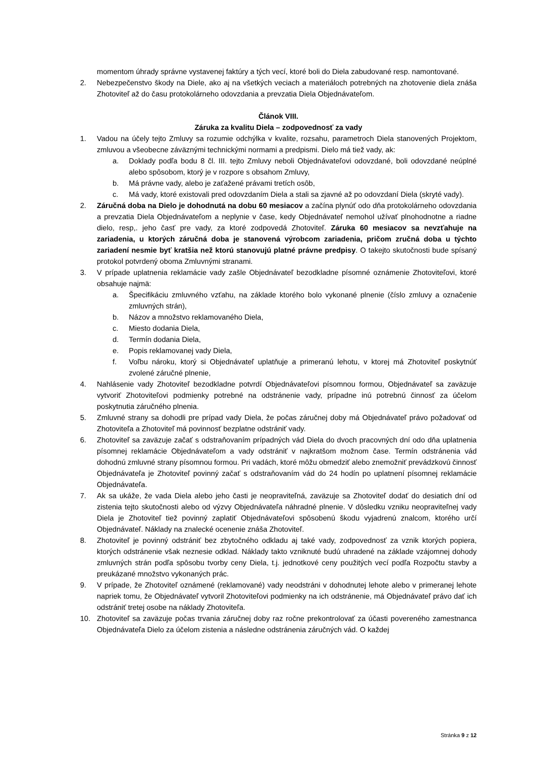momentom úhrady správne vystavenej faktúry a tých vecí, ktoré boli do Diela zabudované resp. namontované.
2. Nebezpečenstvo škody na Diele, ako aj na všetkých veciach a materiáloch potrebných na zhotovenie diela znáša Zhotoviteľ až do času protokolárneho odovzdania a prevzatia Diela Objednávateľom.
Článok VIII.
Záruka za kvalitu Diela – zodpovednosť za vady
1. Vadou na účely tejto Zmluvy sa rozumie odchýlka v kvalite, rozsahu, parametroch Diela stanovených Projektom, zmluvou a všeobecne záväznými technickými normami a predpismi. Dielo má tiež vady, ak:
a. Doklady podľa bodu 8 čl. III. tejto Zmluvy neboli Objednávateľovi odovzdané, boli odovzdané neúplné alebo spôsobom, ktorý je v rozpore s obsahom Zmluvy,
b. Má právne vady, alebo je zaťažené právami tretích osôb,
c. Má vady, ktoré existovali pred odovzdaním Diela a stali sa zjavné až po odovzdaní Diela (skryté vady).
2. Záručná doba na Dielo je dohodnutá na dobu 60 mesiacov a začína plynúť odo dňa protokolárneho odovzdania a prevzatia Diela Objednávateľom a neplynie v čase, kedy Objednávateľ nemohol užívať plnohodnotne a riadne dielo, resp,. jeho časť pre vady, za ktoré zodpovedá Zhotoviteľ. Záruka 60 mesiacov sa nevzťahuje na zariadenia, u ktorých záručná doba je stanovená výrobcom zariadenia, pričom zručná doba u týchto zariadení nesmie byť kratšia než ktorú stanovujú platné právne predpisy. O takejto skutočnosti bude spísaný protokol potvrdený oboma Zmluvnými stranami.
3. V prípade uplatnenia reklamácie vady zašle Objednávateľ bezodkladne písomné oznámenie Zhotoviteľovi, ktoré obsahuje najmä:
a. Špecifikáciu zmluvného vzťahu, na základe ktorého bolo vykonané plnenie (číslo zmluvy a označenie zmluvných strán),
b. Názov a množstvo reklamovaného Diela,
c. Miesto dodania Diela,
d. Termín dodania Diela,
e. Popis reklamovanej vady Diela,
f. Voľbu nároku, ktorý si Objednávateľ uplatňuje a primeranú lehotu, v ktorej má Zhotoviteľ poskytnúť zvolené záručné plnenie,
4. Nahlásenie vady Zhotoviteľ bezodkladne potvrdí Objednávateľovi písomnou formou, Objednávateľ sa zaväzuje vytvoriť Zhotoviteľovi podmienky potrebné na odstránenie vady, prípadne inú potrebnú činnosť za účelom poskytnutia záručného plnenia.
5. Zmluvné strany sa dohodli pre prípad vady Diela, že počas záručnej doby má Objednávateľ právo požadovať od Zhotoviteľa a Zhotoviteľ má povinnosť bezplatne odstrániť vady.
6. Zhotoviteľ sa zaväzuje začať s odstraňovaním prípadných vád Diela do dvoch pracovných dní odo dňa uplatnenia písomnej reklamácie Objednávateľom a vady odstrániť v najkratšom možnom čase. Termín odstránenia vád dohodnú zmluvné strany písomnou formou. Pri vadách, ktoré môžu obmedziť alebo znemožniť prevádzkovú činnosť Objednávateľa je Zhotoviteľ povinný začať s odstraňovaním vád do 24 hodín po uplatnení písomnej reklamácie Objednávateľa.
7. Ak sa ukáže, že vada Diela alebo jeho časti je neopraviteľná, zaväzuje sa Zhotoviteľ dodať do desiatich dní od zistenia tejto skutočnosti alebo od výzvy Objednávateľa náhradné plnenie. V dôsledku vzniku neopraviteľnej vady Diela je Zhotoviteľ tiež povinný zaplatiť Objednávateľovi spôsobenú škodu vyjadrenú znalcom, ktorého určí Objednávateľ. Náklady na znalecké ocenenie znáša Zhotoviteľ.
8. Zhotoviteľ je povinný odstrániť bez zbytočného odkladu aj také vady, zodpovednosť za vznik ktorých popiera, ktorých odstránenie však neznesie odklad. Náklady takto vzniknuté budú uhradené na základe vzájomnej dohody zmluvných strán podľa spôsobu tvorby ceny Diela, t.j. jednotkové ceny použitých vecí podľa Rozpočtu stavby a preukázané množstvo vykonaných prác.
9. V prípade, že Zhotoviteľ oznámené (reklamované) vady neodstráni v dohodnutej lehote alebo v primeranej lehote napriek tomu, že Objednávateľ vytvoril Zhotoviteľovi podmienky na ich odstránenie, má Objednávateľ právo dať ich odstrániť tretej osobe na náklady Zhotoviteľa.
10. Zhotoviteľ sa zaväzuje počas trvania záručnej doby raz ročne prekontrolovať za účasti povereného zamestnanca Objednávateľa Dielo za účelom zistenia a následne odstránenia záručných vád. O každej
Stránka 9 z 12